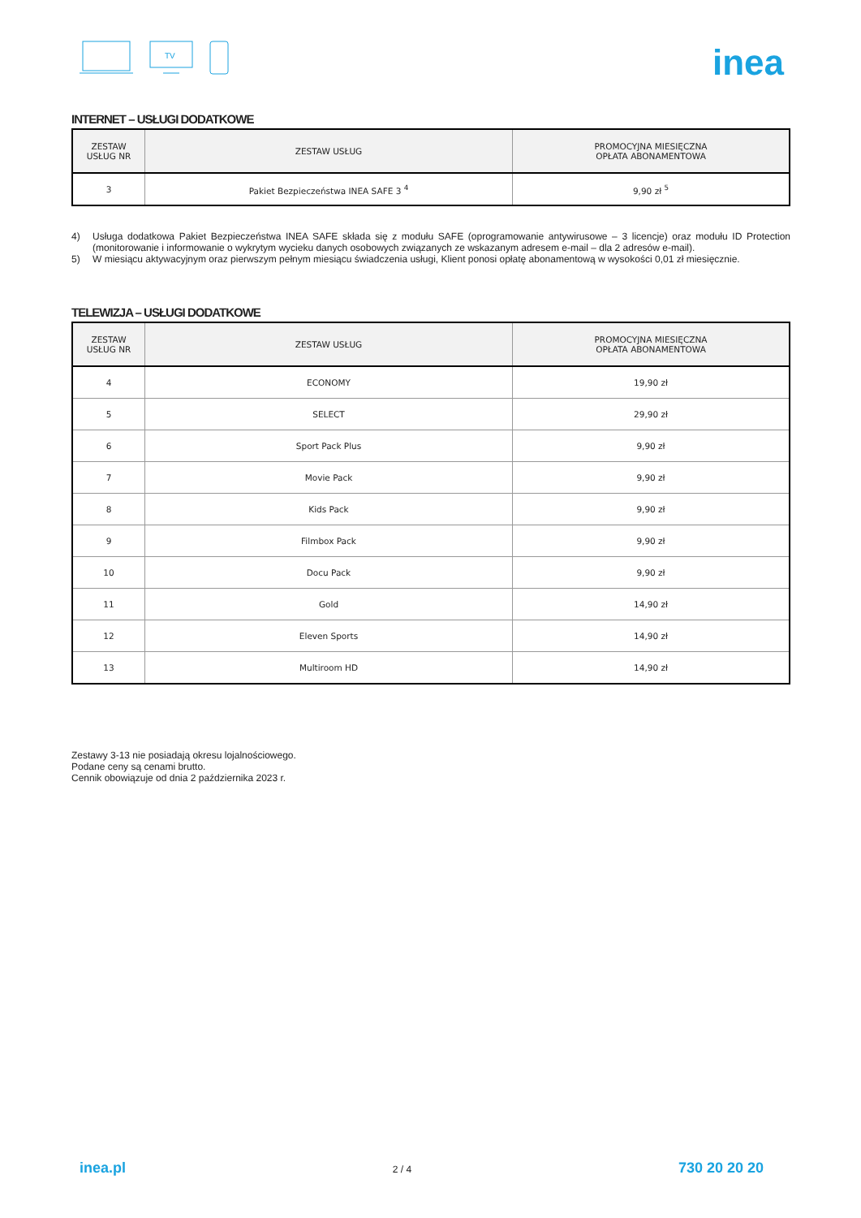TV
inea
INTERNET – USŁUGI DODATKOWE
| ZESTAW USŁUG NR | ZESTAW USŁUG | PROMOCYJNA MIESIĘCZNA OPŁATA ABONAMENTOWA |
| --- | --- | --- |
| 3 | Pakiet Bezpieczeństwa INEA SAFE 3 <sup>4</sup> | 9,90 zł <sup>5</sup> |
4) Usługa dodatkowa Pakiet Bezpieczeństwa INEA SAFE składa się z modułu SAFE (oprogramowanie antywirusowe – 3 licencje) oraz modułu ID Protection (monitorowanie i informowanie o wykrytym wycieku danych osobowych związanych ze wskazanym adresem e-mail – dla 2 adresów e-mail).
5) W miesiącu aktywacyjnym oraz pierwszym pełnym miesiącu świadczenia usługi, Klient ponosi opłatę abonamentową w wysokości 0,01 zł miesięcznie.
TELEWIZJA – USŁUGI DODATKOWE
| ZESTAW USŁUG NR | ZESTAW USŁUG | PROMOCYJNA MIESIĘCZNA OPŁATA ABONAMENTOWA |
| --- | --- | --- |
| 4 | ECONOMY | 19,90 zł |
| 5 | SELECT | 29,90 zł |
| 6 | Sport Pack Plus | 9,90 zł |
| 7 | Movie Pack | 9,90 zł |
| 8 | Kids Pack | 9,90 zł |
| 9 | Filmbox Pack | 9,90 zł |
| 10 | Docu Pack | 9,90 zł |
| 11 | Gold | 14,90 zł |
| 12 | Eleven Sports | 14,90 zł |
| 13 | Multiroom HD | 14,90 zł |
Zestawy 3-13 nie posiadają okresu lojalnościowego.
Podane ceny są cenami brutto.
Cennik obowiązuje od dnia 2 października 2023 r.
inea.pl 2 / 4 730 20 20 20